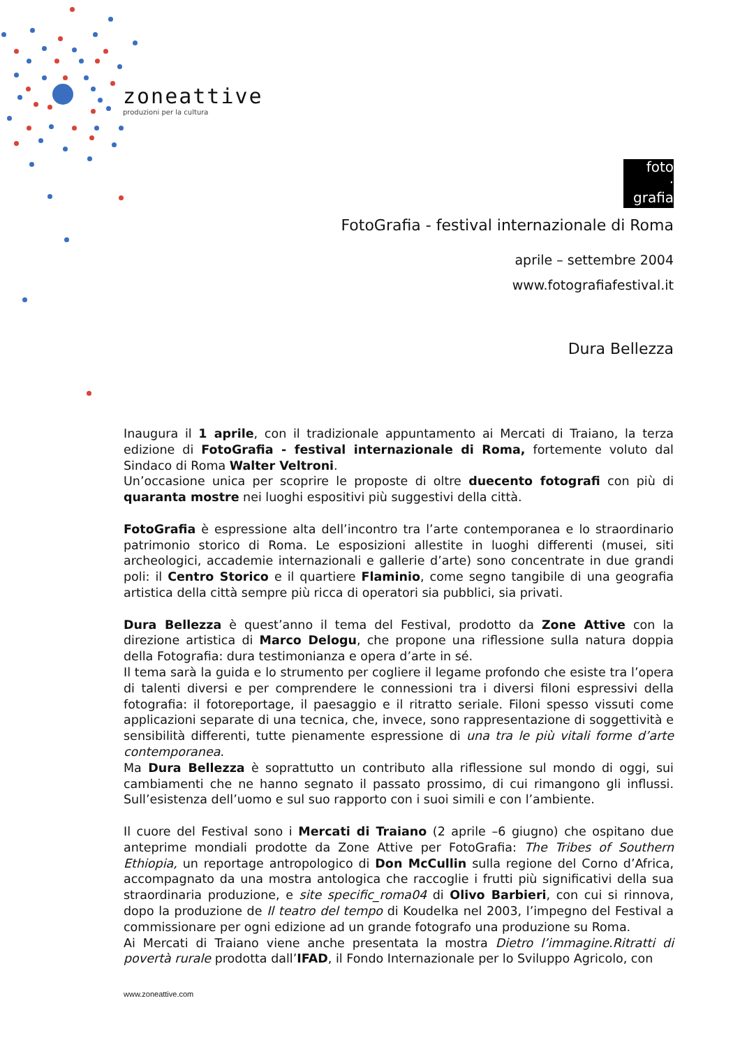zoneattive
produzioni per la cultura
foto
·
grafia
FotoGrafia - festival internazionale di Roma
aprile – settembre 2004
www.fotografiafestival.it
Dura Bellezza
Inaugura il 1 aprile, con il tradizionale appuntamento ai Mercati di Traiano, la terza edizione di FotoGrafia - festival internazionale di Roma, fortemente voluto dal Sindaco di Roma Walter Veltroni.
Un’occasione unica per scoprire le proposte di oltre duecento fotografi con più di quaranta mostre nei luoghi espositivi più suggestivi della città.
FotoGrafia è espressione alta dell’incontro tra l’arte contemporanea e lo straordinario patrimonio storico di Roma. Le esposizioni allestite in luoghi differenti (musei, siti archeologici, accademie internazionali e gallerie d’arte) sono concentrate in due grandi poli: il Centro Storico e il quartiere Flaminio, come segno tangibile di una geografia artistica della città sempre più ricca di operatori sia pubblici, sia privati.
Dura Bellezza è quest’anno il tema del Festival, prodotto da Zone Attive con la direzione artistica di Marco Delogu, che propone una riflessione sulla natura doppia della Fotografia: dura testimonianza e opera d’arte in sé.
Il tema sarà la guida e lo strumento per cogliere il legame profondo che esiste tra l’opera di talenti diversi e per comprendere le connessioni tra i diversi filoni espressivi della fotografia: il fotoreportage, il paesaggio e il ritratto seriale. Filoni spesso vissuti come applicazioni separate di una tecnica, che, invece, sono rappresentazione di soggettività e sensibilità differenti, tutte pienamente espressione di una tra le più vitali forme d’arte contemporanea.
Ma Dura Bellezza è soprattutto un contributo alla riflessione sul mondo di oggi, sui cambiamenti che ne hanno segnato il passato prossimo, di cui rimangono gli influssi. Sull’esistenza dell’uomo e sul suo rapporto con i suoi simili e con l’ambiente.
Il cuore del Festival sono i Mercati di Traiano (2 aprile –6 giugno) che ospitano due anteprime mondiali prodotte da Zone Attive per FotoGrafia: The Tribes of Southern Ethiopia, un reportage antropologico di Don McCullin sulla regione del Corno d’Africa, accompagnato da una mostra antologica che raccoglie i frutti più significativi della sua straordinaria produzione, e site specific_roma04 di Olivo Barbieri, con cui si rinnova, dopo la produzione de Il teatro del tempo di Koudelka nel 2003, l’impegno del Festival a commissionare per ogni edizione ad un grande fotografo una produzione su Roma.
Ai Mercati di Traiano viene anche presentata la mostra Dietro l’immagine.Ritratti di povertà rurale prodotta dall’IFAD, il Fondo Internazionale per lo Sviluppo Agricolo, con
www.zoneattive.com